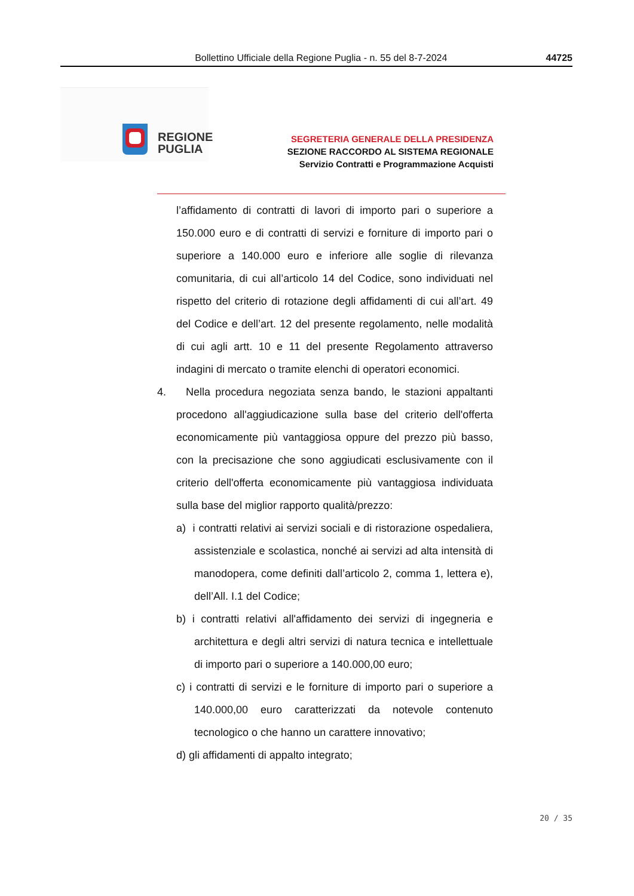Bollettino Ufficiale della Regione Puglia - n. 55 del 8-7-2024 44725
REGIONE
PUGLIA
SEGRETERIA GENERALE DELLA PRESIDENZA
SEZIONE RACCORDO AL SISTEMA REGIONALE
Servizio Contratti e Programmazione Acquisti
l’affidamento di contratti di lavori di importo pari o superiore a 150.000 euro e di contratti di servizi e forniture di importo pari o superiore a 140.000 euro e inferiore alle soglie di rilevanza comunitaria, di cui all’articolo 14 del Codice, sono individuati nel rispetto del criterio di rotazione degli affidamenti di cui all’art. 49 del Codice e dell’art. 12 del presente regolamento, nelle modalità di cui agli artt. 10 e 11 del presente Regolamento attraverso indagini di mercato o tramite elenchi di operatori economici.
4. Nella procedura negoziata senza bando, le stazioni appaltanti procedono all'aggiudicazione sulla base del criterio dell'offerta economicamente più vantaggiosa oppure del prezzo più basso, con la precisazione che sono aggiudicati esclusivamente con il criterio dell'offerta economicamente più vantaggiosa individuata sulla base del miglior rapporto qualità/prezzo:
a) i contratti relativi ai servizi sociali e di ristorazione ospedaliera, assistenziale e scolastica, nonché ai servizi ad alta intensità di manodopera, come definiti dall’articolo 2, comma 1, lettera e), dell’All. I.1 del Codice;
b) i contratti relativi all'affidamento dei servizi di ingegneria e architettura e degli altri servizi di natura tecnica e intellettuale di importo pari o superiore a 140.000,00 euro;
c) i contratti di servizi e le forniture di importo pari o superiore a 140.000,00 euro caratterizzati da notevole contenuto tecnologico o che hanno un carattere innovativo;
d) gli affidamenti di appalto integrato;
20 / 35